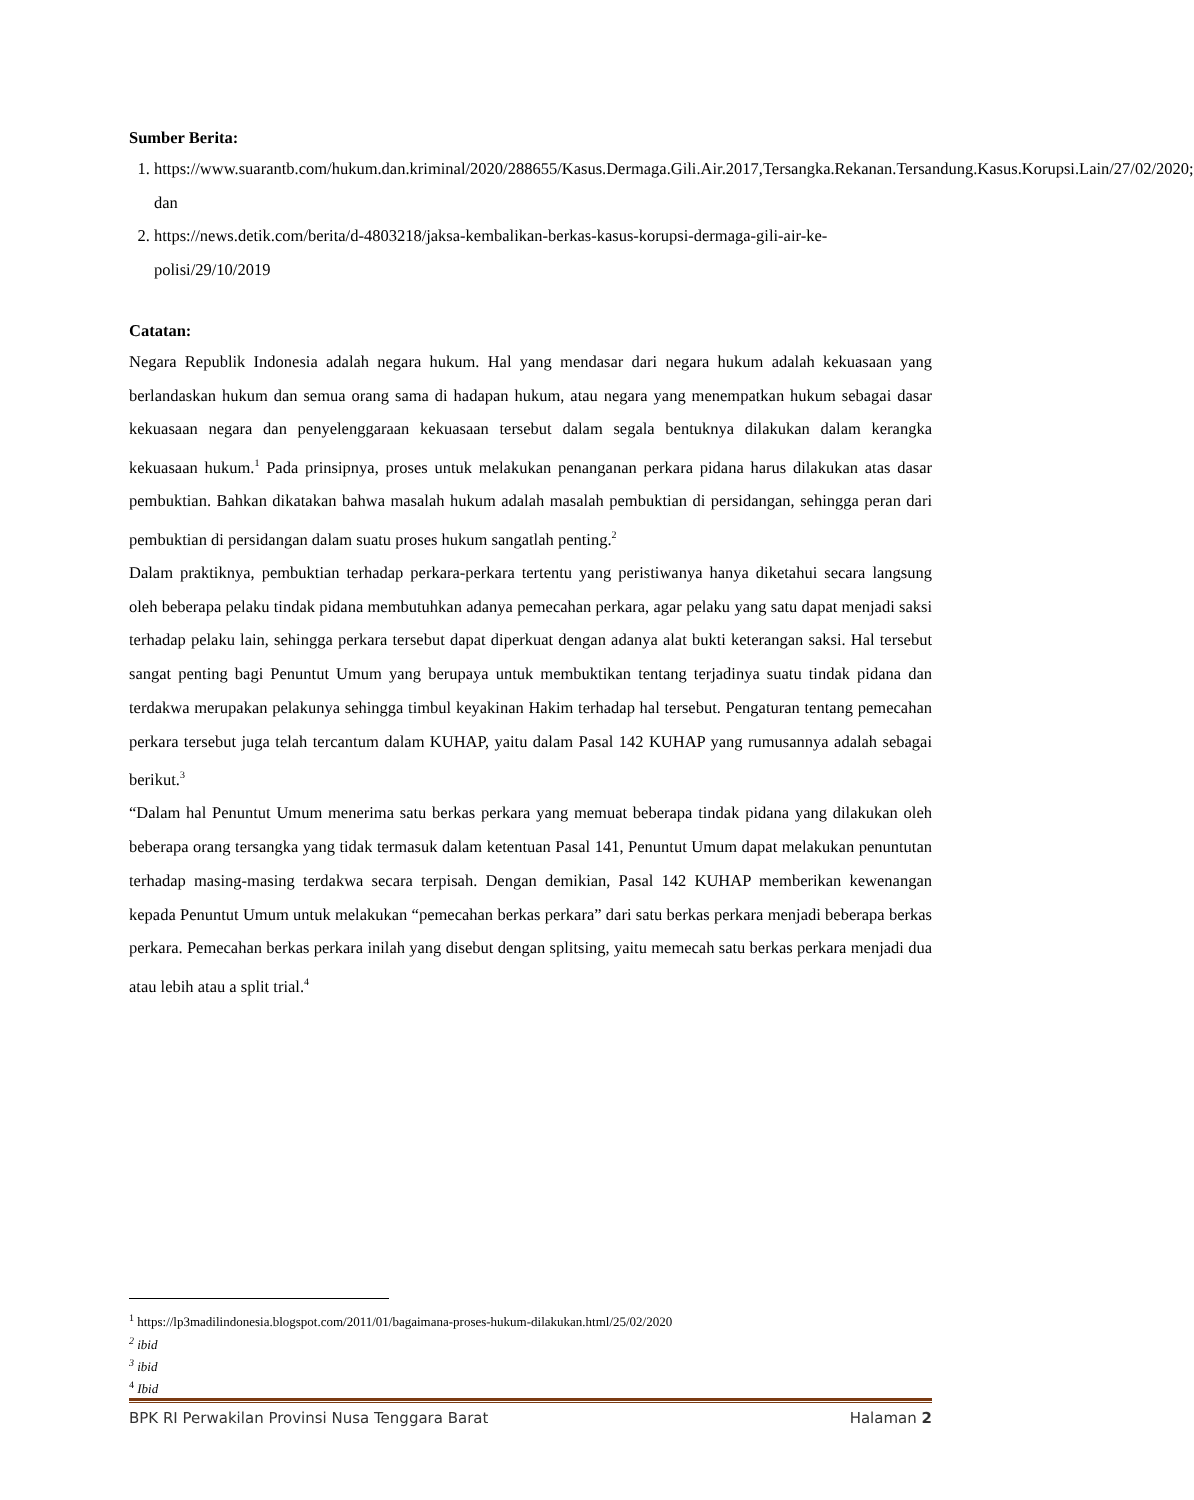Sumber Berita:
1. https://www.suarantb.com/hukum.dan.kriminal/2020/288655/Kasus.Dermaga.Gili.Air.2017,Tersangka.Rekanan.Tersandung.Kasus.Korupsi.Lain/27/02/2020; dan
2. https://news.detik.com/berita/d-4803218/jaksa-kembalikan-berkas-kasus-korupsi-dermaga-gili-air-ke-polisi/29/10/2019
Catatan:
Negara Republik Indonesia adalah negara hukum. Hal yang mendasar dari negara hukum adalah kekuasaan yang berlandaskan hukum dan semua orang sama di hadapan hukum, atau negara yang menempatkan hukum sebagai dasar kekuasaan negara dan penyelenggaraan kekuasaan tersebut dalam segala bentuknya dilakukan dalam kerangka kekuasaan hukum.<sup>1</sup> Pada prinsipnya, proses untuk melakukan penanganan perkara pidana harus dilakukan atas dasar pembuktian. Bahkan dikatakan bahwa masalah hukum adalah masalah pembuktian di persidangan, sehingga peran dari pembuktian di persidangan dalam suatu proses hukum sangatlah penting.<sup>2</sup>
Dalam praktiknya, pembuktian terhadap perkara-perkara tertentu yang peristiwanya hanya diketahui secara langsung oleh beberapa pelaku tindak pidana membutuhkan adanya pemecahan perkara, agar pelaku yang satu dapat menjadi saksi terhadap pelaku lain, sehingga perkara tersebut dapat diperkuat dengan adanya alat bukti keterangan saksi. Hal tersebut sangat penting bagi Penuntut Umum yang berupaya untuk membuktikan tentang terjadinya suatu tindak pidana dan terdakwa merupakan pelakunya sehingga timbul keyakinan Hakim terhadap hal tersebut. Pengaturan tentang pemecahan perkara tersebut juga telah tercantum dalam KUHAP, yaitu dalam Pasal 142 KUHAP yang rumusannya adalah sebagai berikut.<sup>3</sup>
“Dalam hal Penuntut Umum menerima satu berkas perkara yang memuat beberapa tindak pidana yang dilakukan oleh beberapa orang tersangka yang tidak termasuk dalam ketentuan Pasal 141, Penuntut Umum dapat melakukan penuntutan terhadap masing-masing terdakwa secara terpisah. Dengan demikian, Pasal 142 KUHAP memberikan kewenangan kepada Penuntut Umum untuk melakukan “pemecahan berkas perkara” dari satu berkas perkara menjadi beberapa berkas perkara. Pemecahan berkas perkara inilah yang disebut dengan splitsing, yaitu memecah satu berkas perkara menjadi dua atau lebih atau a split trial.<sup>4</sup>
<sup>1</sup> https://lp3madilindonesia.blogspot.com/2011/01/bagaimana-proses-hukum-dilakukan.html/25/02/2020
<sup>2</sup> ibid
<sup>3</sup> ibid
<sup>4</sup> Ibid
BPK RI Perwakilan Provinsi Nusa Tenggara Barat Halaman 2